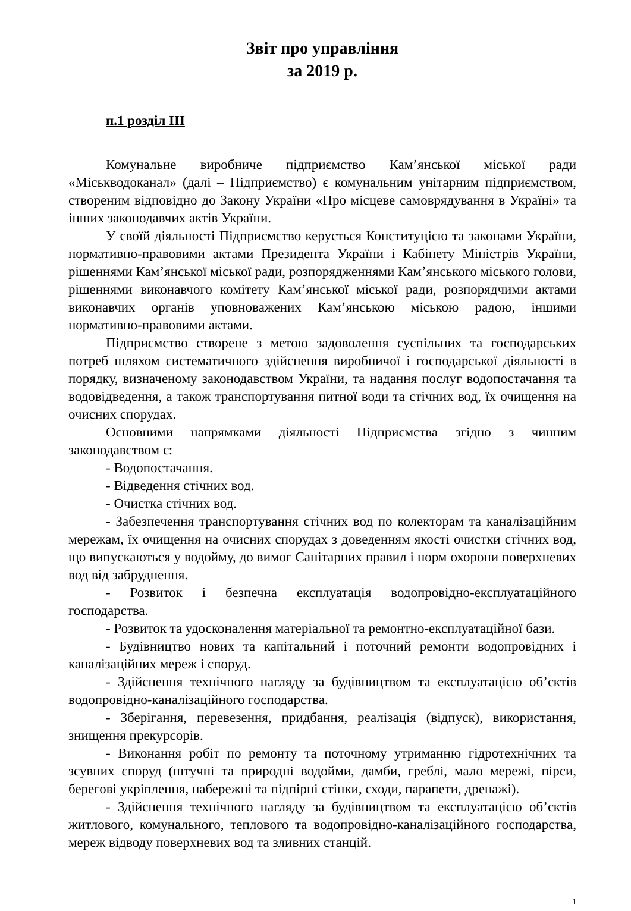Звіт про управління
за 2019 р.
п.1 розділ ІІІ
Комунальне виробниче підприємство Кам’янської міської ради «Міськводоканал» (далі – Підприємство) є комунальним унітарним підприємством, створеним відповідно до Закону України «Про місцеве самоврядування в Україні» та інших законодавчих актів України.
У своїй діяльності Підприємство керується Конституцією та законами України, нормативно-правовими актами Президента України і Кабінету Міністрів України, рішеннями Кам’янської міської ради, розпорядженнями Кам’янського міського голови, рішеннями виконавчого комітету Кам’янської міської ради, розпорядчими актами виконавчих органів уповноважених Кам’янською міською радою, іншими нормативно-правовими актами.
Підприємство створене з метою задоволення суспільних та господарських потреб шляхом систематичного здійснення виробничої і господарської діяльності в порядку, визначеному законодавством України, та надання послуг водопостачання та водовідведення, а також транспортування питної води та стічних вод, їх очищення на очисних спорудах.
Основними напрямками діяльності Підприємства згідно з чинним законодавством є:
- Водопостачання.
- Відведення стічних вод.
- Очистка стічних вод.
- Забезпечення транспортування стічних вод по колекторам та каналізаційним мережам, їх очищення на очисних спорудах з доведенням якості очистки стічних вод, що випускаються у водойму, до вимог Санітарних правил і норм охорони поверхневих вод від забруднення.
- Розвиток і безпечна експлуатація водопровідно-експлуатаційного господарства.
- Розвиток та удосконалення матеріальної та ремонтно-експлуатаційної бази.
- Будівництво нових та капітальний і поточний ремонти водопровідних і каналізаційних мереж і споруд.
- Здійснення технічного нагляду за будівництвом та експлуатацією об’єктів водопровідно-каналізаційного господарства.
- Зберігання, перевезення, придбання, реалізація (відпуск), використання, знищення прекурсорів.
- Виконання робіт по ремонту та поточному утриманню гідротехнічних та зсувних споруд (штучні та природні водойми, дамби, греблі, мало мережі, пірси, берегові укріплення, набережні та підпірні стінки, сходи, парапети, дренажі).
- Здійснення технічного нагляду за будівництвом та експлуатацією об’єктів житлового, комунального, теплового та водопровідно-каналізаційного господарства, мереж відводу поверхневих вод та зливних станцій.
1